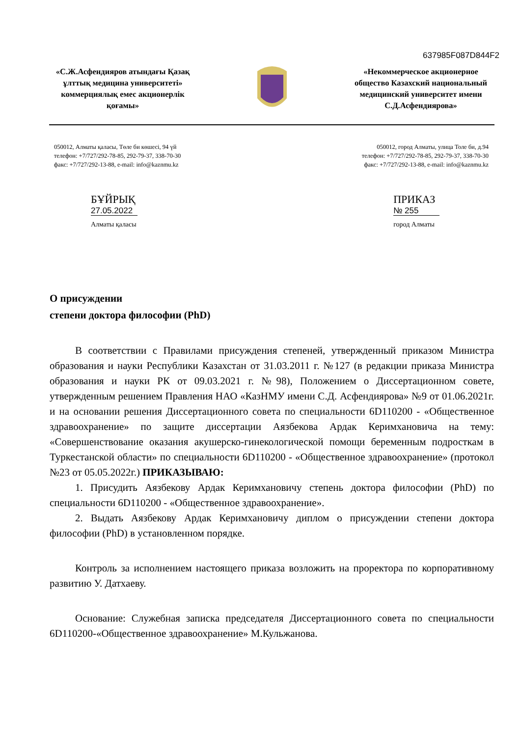637985F087D844F2
«С.Ж.Асфендияров атындағы Қазақ ұлттық медицина университеті» коммерциялық емес акционерлік қоғамы»
«Некоммерческое акционерное общество Казахский национальный медицинский университет имени С.Д.Асфендиярова»
050012, Алматы қаласы, Төле би көшесі, 94 үй
телефон: +7/727/292-78-85, 292-79-37, 338-70-30
факс: +7/727/292-13-88, e-mail: info@kaznmu.kz
050012, город Алматы, улица Толе би, д.94
телефон: +7/727/292-78-85, 292-79-37, 338-70-30
факс: +7/727/292-13-88, e-mail: info@kaznmu.kz
БҰЙРЫҚ
27.05.2022
Алматы қаласы
ПРИКАЗ
№ 255
город Алматы
О присуждении
степени доктора философии (PhD)
В соответствии с Правилами присуждения степеней, утвержденный приказом Министра образования и науки Республики Казахстан от 31.03.2011 г. №127 (в редакции приказа Министра образования и науки РК от 09.03.2021 г. №98), Положением о Диссертационном совете, утвержденным решением Правления НАО «КазНМУ имени С.Д. Асфендиярова» №9 от 01.06.2021г. и на основании решения Диссертационного совета по специальности 6D110200 - «Общественное здравоохранение» по защите диссертации Аязбекова Ардак Керимхановича на тему: «Совершенствование оказания акушерско-гинекологической помощи беременным подросткам в Туркестанской области» по специальности 6D110200 - «Общественное здравоохранение» (протокол №23 от 05.05.2022г.) ПРИКАЗЫВАЮ:
1. Присудить Аязбекову Ардак Керимхановичу степень доктора философии (PhD) по специальности 6D110200 - «Общественное здравоохранение».
2. Выдать Аязбекову Ардак Керимхановичу диплом о присуждении степени доктора философии (PhD) в установленном порядке.
Контроль за исполнением настоящего приказа возложить на проректора по корпоративному развитию У. Датхаеву.
Основание: Служебная записка председателя Диссертационного совета по специальности 6D110200-«Общественное здравоохранение» М.Кульжанова.